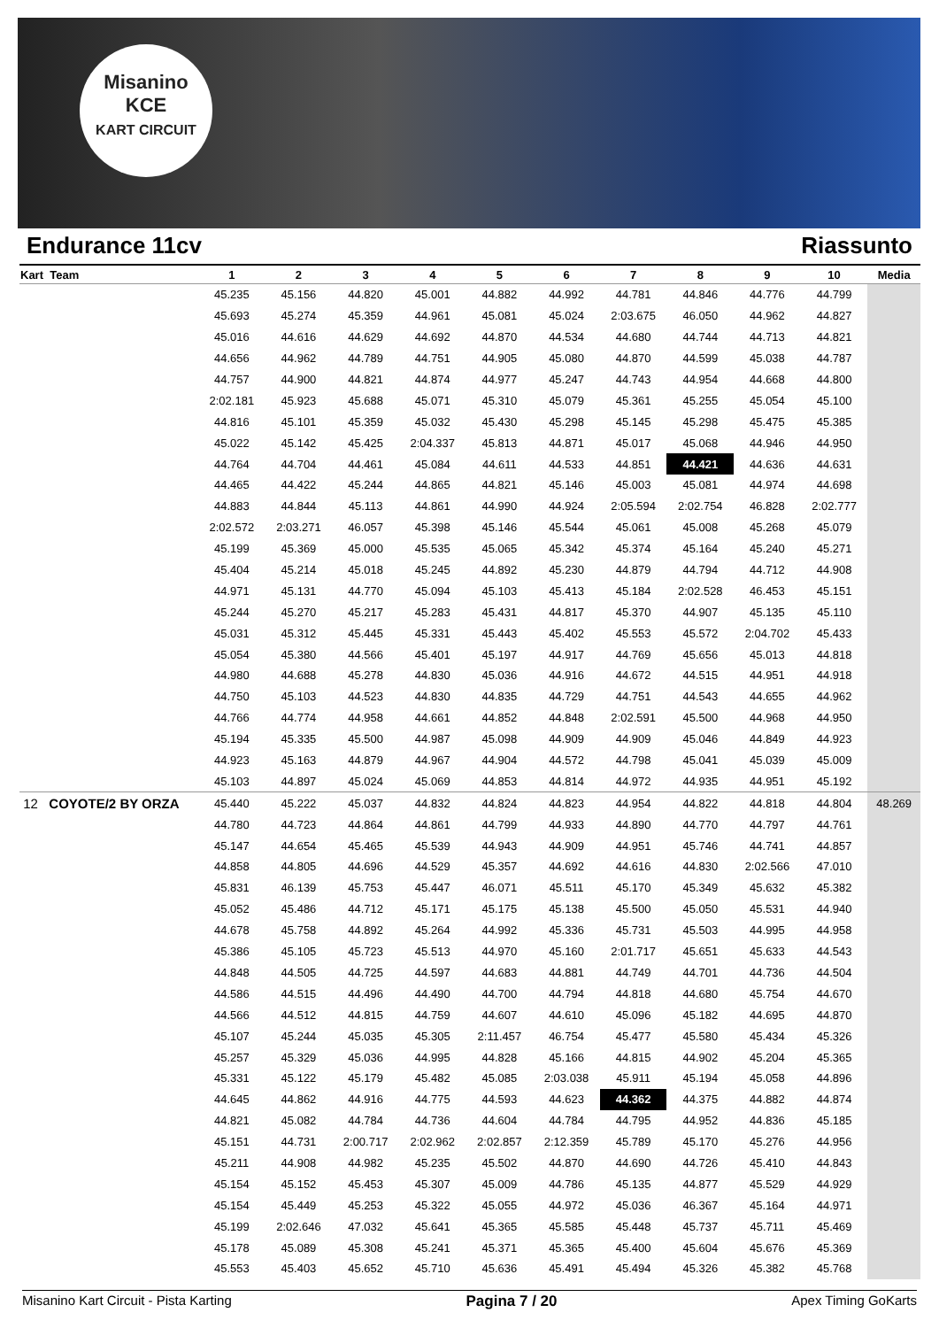Misanino
KCE
KART CIRCUIT
Endurance 11cv Riassunto
| Kart Team | 1 | 2 | 3 | 4 | 5 | 6 | 7 | 8 | 9 | 10 | Media |
| --- | --- | --- | --- | --- | --- | --- | --- | --- | --- | --- | --- |
| | 45.235 | 45.156 | 44.820 | 45.001 | 44.882 | 44.992 | 44.781 | 44.846 | 44.776 | 44.799 | |
| | 45.693 | 45.274 | 45.359 | 44.961 | 45.081 | 45.024 | 2:03.675 | 46.050 | 44.962 | 44.827 | |
| | 45.016 | 44.616 | 44.629 | 44.692 | 44.870 | 44.534 | 44.680 | 44.744 | 44.713 | 44.821 | |
| | 44.656 | 44.962 | 44.789 | 44.751 | 44.905 | 45.080 | 44.870 | 44.599 | 45.038 | 44.787 | |
| | 44.757 | 44.900 | 44.821 | 44.874 | 44.977 | 45.247 | 44.743 | 44.954 | 44.668 | 44.800 | |
| | 2:02.181 | 45.923 | 45.688 | 45.071 | 45.310 | 45.079 | 45.361 | 45.255 | 45.054 | 45.100 | |
| | 44.816 | 45.101 | 45.359 | 45.032 | 45.430 | 45.298 | 45.145 | 45.298 | 45.475 | 45.385 | |
| | 45.022 | 45.142 | 45.425 | 2:04.337 | 45.813 | 44.871 | 45.017 | 45.068 | 44.946 | 44.950 | |
| | 44.764 | 44.704 | 44.461 | 45.084 | 44.611 | 44.533 | 44.851 | 44.421 | 44.636 | 44.631 | |
| | 44.465 | 44.422 | 45.244 | 44.865 | 44.821 | 45.146 | 45.003 | 45.081 | 44.974 | 44.698 | |
| | 44.883 | 44.844 | 45.113 | 44.861 | 44.990 | 44.924 | 2:05.594 | 2:02.754 | 46.828 | 2:02.777 | |
| | 2:02.572 | 2:03.271 | 46.057 | 45.398 | 45.146 | 45.544 | 45.061 | 45.008 | 45.268 | 45.079 | |
| | 45.199 | 45.369 | 45.000 | 45.535 | 45.065 | 45.342 | 45.374 | 45.164 | 45.240 | 45.271 | |
| | 45.404 | 45.214 | 45.018 | 45.245 | 44.892 | 45.230 | 44.879 | 44.794 | 44.712 | 44.908 | |
| | 44.971 | 45.131 | 44.770 | 45.094 | 45.103 | 45.413 | 45.184 | 2:02.528 | 46.453 | 45.151 | |
| | 45.244 | 45.270 | 45.217 | 45.283 | 45.431 | 44.817 | 45.370 | 44.907 | 45.135 | 45.110 | |
| | 45.031 | 45.312 | 45.445 | 45.331 | 45.443 | 45.402 | 45.553 | 45.572 | 2:04.702 | 45.433 | |
| | 45.054 | 45.380 | 44.566 | 45.401 | 45.197 | 44.917 | 44.769 | 45.656 | 45.013 | 44.818 | |
| | 44.980 | 44.688 | 45.278 | 44.830 | 45.036 | 44.916 | 44.672 | 44.515 | 44.951 | 44.918 | |
| | 44.750 | 45.103 | 44.523 | 44.830 | 44.835 | 44.729 | 44.751 | 44.543 | 44.655 | 44.962 | |
| | 44.766 | 44.774 | 44.958 | 44.661 | 44.852 | 44.848 | 2:02.591 | 45.500 | 44.968 | 44.950 | |
| | 45.194 | 45.335 | 45.500 | 44.987 | 45.098 | 44.909 | 44.909 | 45.046 | 44.849 | 44.923 | |
| | 44.923 | 45.163 | 44.879 | 44.967 | 44.904 | 44.572 | 44.798 | 45.041 | 45.039 | 45.009 | |
| | 45.103 | 44.897 | 45.024 | 45.069 | 44.853 | 44.814 | 44.972 | 44.935 | 44.951 | 45.192 | |
| 12 COYOTE/2 BY ORZA | 45.440 | 45.222 | 45.037 | 44.832 | 44.824 | 44.823 | 44.954 | 44.822 | 44.818 | 44.804 | 48.269 |
| | 44.780 | 44.723 | 44.864 | 44.861 | 44.799 | 44.933 | 44.890 | 44.770 | 44.797 | 44.761 | |
| | 45.147 | 44.654 | 45.465 | 45.539 | 44.943 | 44.909 | 44.951 | 45.746 | 44.741 | 44.857 | |
| | 44.858 | 44.805 | 44.696 | 44.529 | 45.357 | 44.692 | 44.616 | 44.830 | 2:02.566 | 47.010 | |
| | 45.831 | 46.139 | 45.753 | 45.447 | 46.071 | 45.511 | 45.170 | 45.349 | 45.632 | 45.382 | |
| | 45.052 | 45.486 | 44.712 | 45.171 | 45.175 | 45.138 | 45.500 | 45.050 | 45.531 | 44.940 | |
| | 44.678 | 45.758 | 44.892 | 45.264 | 44.992 | 45.336 | 45.731 | 45.503 | 44.995 | 44.958 | |
| | 45.386 | 45.105 | 45.723 | 45.513 | 44.970 | 45.160 | 2:01.717 | 45.651 | 45.633 | 44.543 | |
| | 44.848 | 44.505 | 44.725 | 44.597 | 44.683 | 44.881 | 44.749 | 44.701 | 44.736 | 44.504 | |
| | 44.586 | 44.515 | 44.496 | 44.490 | 44.700 | 44.794 | 44.818 | 44.680 | 45.754 | 44.670 | |
| | 44.566 | 44.512 | 44.815 | 44.759 | 44.607 | 44.610 | 45.096 | 45.182 | 44.695 | 44.870 | |
| | 45.107 | 45.244 | 45.035 | 45.305 | 2:11.457 | 46.754 | 45.477 | 45.580 | 45.434 | 45.326 | |
| | 45.257 | 45.329 | 45.036 | 44.995 | 44.828 | 45.166 | 44.815 | 44.902 | 45.204 | 45.365 | |
| | 45.331 | 45.122 | 45.179 | 45.482 | 45.085 | 2:03.038 | 45.911 | 45.194 | 45.058 | 44.896 | |
| | 44.645 | 44.862 | 44.916 | 44.775 | 44.593 | 44.623 | 44.362 | 44.375 | 44.882 | 44.874 | |
| | 44.821 | 45.082 | 44.784 | 44.736 | 44.604 | 44.784 | 44.795 | 44.952 | 44.836 | 45.185 | |
| | 45.151 | 44.731 | 2:00.717 | 2:02.962 | 2:02.857 | 2:12.359 | 45.789 | 45.170 | 45.276 | 44.956 | |
| | 45.211 | 44.908 | 44.982 | 45.235 | 45.502 | 44.870 | 44.690 | 44.726 | 45.410 | 44.843 | |
| | 45.154 | 45.152 | 45.453 | 45.307 | 45.009 | 44.786 | 45.135 | 44.877 | 45.529 | 44.929 | |
| | 45.154 | 45.449 | 45.253 | 45.322 | 45.055 | 44.972 | 45.036 | 46.367 | 45.164 | 44.971 | |
| | 45.199 | 2:02.646 | 47.032 | 45.641 | 45.365 | 45.585 | 45.448 | 45.737 | 45.711 | 45.469 | |
| | 45.178 | 45.089 | 45.308 | 45.241 | 45.371 | 45.365 | 45.400 | 45.604 | 45.676 | 45.369 | |
| | 45.553 | 45.403 | 45.652 | 45.710 | 45.636 | 45.491 | 45.494 | 45.326 | 45.382 | 45.768 | |
Misanino Kart Circuit - Pista Karting Pagina 7 / 20 Apex Timing GoKarts